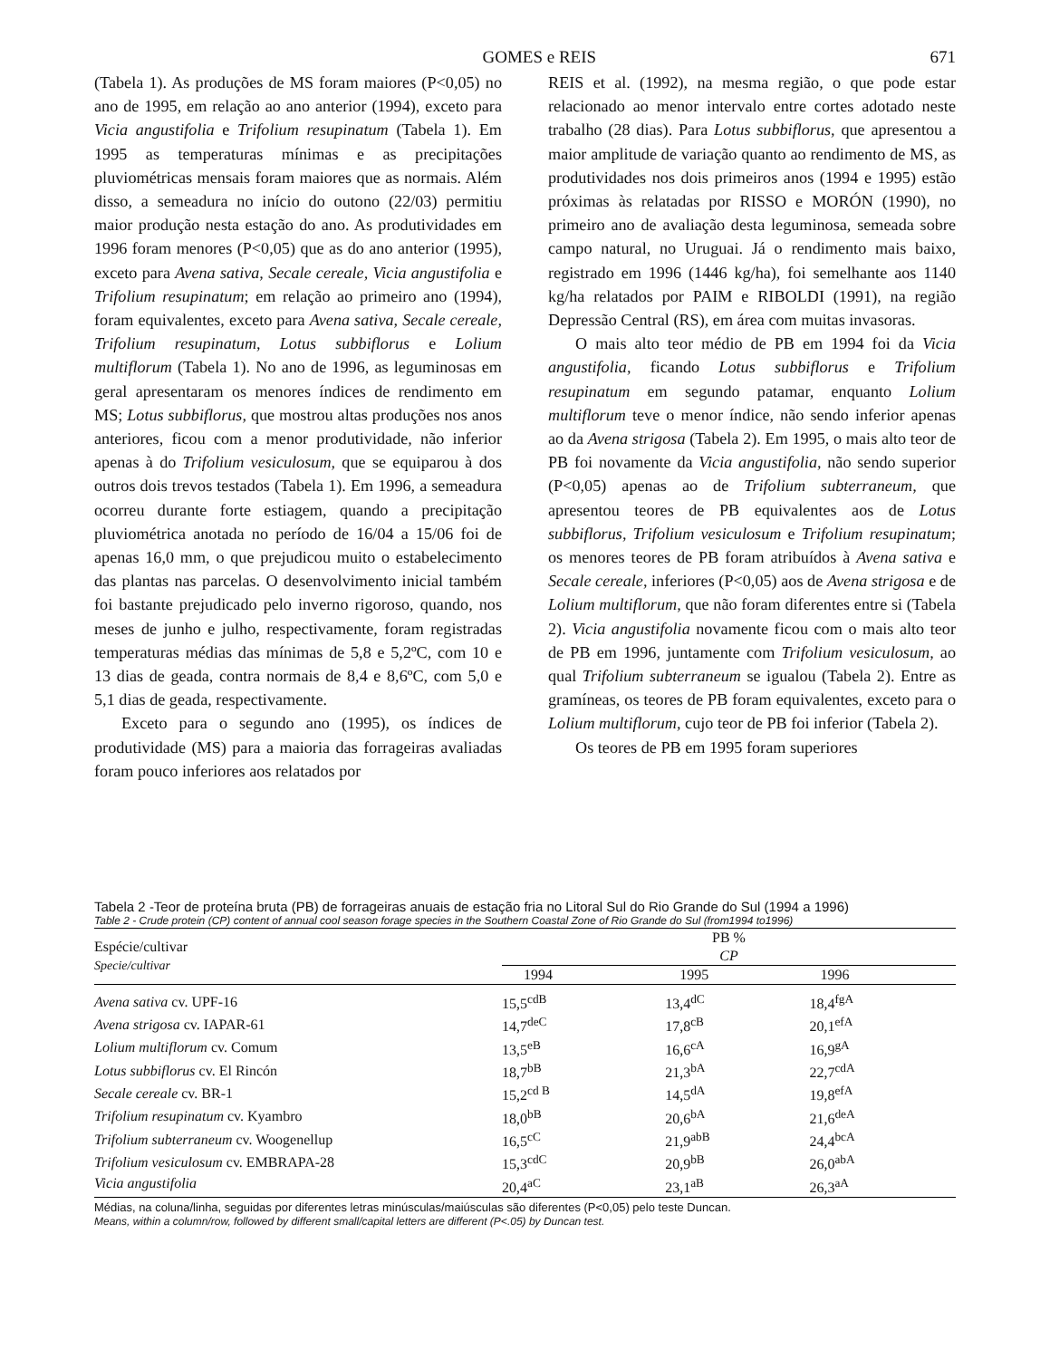GOMES e REIS 671
(Tabela 1). As produções de MS foram maiores (P<0,05) no ano de 1995, em relação ao ano anterior (1994), exceto para Vicia angustifolia e Trifolium resupinatum (Tabela 1). Em 1995 as temperaturas mínimas e as precipitações pluviométricas mensais foram maiores que as normais. Além disso, a semeadura no início do outono (22/03) permitiu maior produção nesta estação do ano. As produtividades em 1996 foram menores (P<0,05) que as do ano anterior (1995), exceto para Avena sativa, Secale cereale, Vicia angustifolia e Trifolium resupinatum; em relação ao primeiro ano (1994), foram equivalentes, exceto para Avena sativa, Secale cereale, Trifolium resupinatum, Lotus subbiflorus e Lolium multiflorum (Tabela 1). No ano de 1996, as leguminosas em geral apresentaram os menores índices de rendimento em MS; Lotus subbiflorus, que mostrou altas produções nos anos anteriores, ficou com a menor produtividade, não inferior apenas à do Trifolium vesiculosum, que se equiparou à dos outros dois trevos testados (Tabela 1). Em 1996, a semeadura ocorreu durante forte estiagem, quando a precipitação pluviométrica anotada no período de 16/04 a 15/06 foi de apenas 16,0 mm, o que prejudicou muito o estabelecimento das plantas nas parcelas. O desenvolvimento inicial também foi bastante prejudicado pelo inverno rigoroso, quando, nos meses de junho e julho, respectivamente, foram registradas temperaturas médias das mínimas de 5,8 e 5,2ºC, com 10 e 13 dias de geada, contra normais de 8,4 e 8,6ºC, com 5,0 e 5,1 dias de geada, respectivamente.
Exceto para o segundo ano (1995), os índices de produtividade (MS) para a maioria das forrageiras avaliadas foram pouco inferiores aos relatados por
REIS et al. (1992), na mesma região, o que pode estar relacionado ao menor intervalo entre cortes adotado neste trabalho (28 dias). Para Lotus subbiflorus, que apresentou a maior amplitude de variação quanto ao rendimento de MS, as produtividades nos dois primeiros anos (1994 e 1995) estão próximas às relatadas por RISSO e MORÓN (1990), no primeiro ano de avaliação desta leguminosa, semeada sobre campo natural, no Uruguai. Já o rendimento mais baixo, registrado em 1996 (1446 kg/ha), foi semelhante aos 1140 kg/ha relatados por PAIM e RIBOLDI (1991), na região Depressão Central (RS), em área com muitas invasoras.
O mais alto teor médio de PB em 1994 foi da Vicia angustifolia, ficando Lotus subbiflorus e Trifolium resupinatum em segundo patamar, enquanto Lolium multiflorum teve o menor índice, não sendo inferior apenas ao da Avena strigosa (Tabela 2). Em 1995, o mais alto teor de PB foi novamente da Vicia angustifolia, não sendo superior (P<0,05) apenas ao de Trifolium subterraneum, que apresentou teores de PB equivalentes aos de Lotus subbiflorus, Trifolium vesiculosum e Trifolium resupinatum; os menores teores de PB foram atribuídos à Avena sativa e Secale cereale, inferiores (P<0,05) aos de Avena strigosa e de Lolium multiflorum, que não foram diferentes entre si (Tabela 2). Vicia angustifolia novamente ficou com o mais alto teor de PB em 1996, juntamente com Trifolium vesiculosum, ao qual Trifolium subterraneum se igualou (Tabela 2). Entre as gramíneas, os teores de PB foram equivalentes, exceto para o Lolium multiflorum, cujo teor de PB foi inferior (Tabela 2).
Os teores de PB em 1995 foram superiores
Tabela 2 -Teor de proteína bruta (PB) de forrageiras anuais de estação fria no Litoral Sul do Rio Grande do Sul (1994 a 1996)
Table 2 - Crude protein (CP) content of annual cool season forage species in the Southern Coastal Zone of Rio Grande do Sul (from1994 to1996)
| Espécie/cultivar Specie/cultivar | PB % CP | | |
| --- | --- | --- | --- |
| | 1994 | 1995 | 1996 |
| Avena sativa cv. UPF-16 | 15,5<sup>cdB</sup> | 13,4<sup>dC</sup> | 18,4<sup>fgA</sup> |
| Avena strigosa cv. IAPAR-61 | 14,7<sup>deC</sup> | 17,8<sup>cB</sup> | 20,1<sup>efA</sup> |
| Lolium multiflorum cv. Comum | 13,5<sup>eB</sup> | 16,6<sup>cA</sup> | 16,9<sup>gA</sup> |
| Lotus subbiflorus cv. El Rincón | 18,7<sup>bB</sup> | 21,3<sup>bA</sup> | 22,7<sup>cdA</sup> |
| Secale cereale cv. BR-1 | 15,2<sup>cd B</sup> | 14,5<sup>dA</sup> | 19,8<sup>efA</sup> |
| Trifolium resupinatum cv. Kyambro | 18,0<sup>bB</sup> | 20,6<sup>bA</sup> | 21,6<sup>deA</sup> |
| Trifolium subterraneum cv. Woogenellup | 16,5<sup>cC</sup> | 21,9<sup>abB</sup> | 24,4<sup>bcA</sup> |
| Trifolium vesiculosum cv. EMBRAPA-28 | 15,3<sup>cdC</sup> | 20,9<sup>bB</sup> | 26,0<sup>abA</sup> |
| Vicia angustifolia | 20,4<sup>aC</sup> | 23,1<sup>aB</sup> | 26,3<sup>aA</sup> |
Médias, na coluna/linha, seguidas por diferentes letras minúsculas/maiúsculas são diferentes (P<0,05) pelo teste Duncan.
Means, within a column/row, followed by different small/capital letters are different (P<.05) by Duncan test.